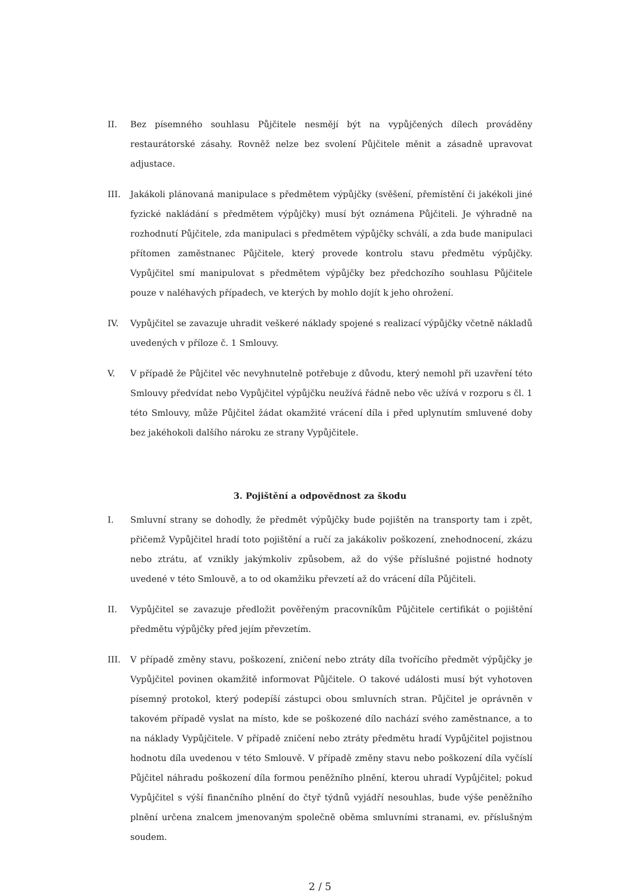II. Bez písemného souhlasu Půjčitele nesmějí být na vypůjčených dílech prováděny restaurátorské zásahy. Rovněž nelze bez svolení Půjčitele měnit a zásadně upravovat adjustace.
III. Jakákoli plánovaná manipulace s předmětem výpůjčky (svěšení, přemístění či jakékoli jiné fyzické nakládání s předmětem výpůjčky) musí být oznámena Půjčiteli. Je výhradně na rozhodnutí Půjčitele, zda manipulaci s předmětem výpůjčky schválí, a zda bude manipulaci přítomen zaměstnanec Půjčitele, který provede kontrolu stavu předmětu výpůjčky. Vypůjčitel smí manipulovat s předmětem výpůjčky bez předchozího souhlasu Půjčitele pouze v naléhavých případech, ve kterých by mohlo dojít k jeho ohrožení.
IV. Vypůjčitel se zavazuje uhradit veškeré náklady spojené s realizací výpůjčky včetně nákladů uvedených v příloze č. 1 Smlouvy.
V. V případě že Půjčitel věc nevyhnutelně potřebuje z důvodu, který nemohl při uzavření této Smlouvy předvídat nebo Vypůjčitel výpůjčku neužívá řádně nebo věc užívá v rozporu s čl. 1 této Smlouvy, může Půjčitel žádat okamžité vrácení díla i před uplynutím smluvené doby bez jakéhokoli dalšího nároku ze strany Vypůjčitele.
3. Pojištění a odpovědnost za škodu
I. Smluvní strany se dohodly, že předmět výpůjčky bude pojištěn na transporty tam i zpět, přičemž Vypůjčitel hradí toto pojištění a ručí za jakákoliv poškození, znehodnocení, zkázu nebo ztrátu, ať vznikly jakýmkoliv způsobem, až do výše příslušné pojistné hodnoty uvedené v této Smlouvě, a to od okamžiku převzetí až do vrácení díla Půjčiteli.
II. Vypůjčitel se zavazuje předložit pověřeným pracovníkům Půjčitele certifikát o pojištění předmětu výpůjčky před jejím převzetím.
III. V případě změny stavu, poškození, zničení nebo ztráty díla tvořícího předmět výpůjčky je Vypůjčitel povinen okamžitě informovat Půjčitele. O takové události musí být vyhotoven písemný protokol, který podepíší zástupci obou smluvních stran. Půjčitel je oprávněn v takovém případě vyslat na místo, kde se poškozené dílo nachází svého zaměstnance, a to na náklady Vypůjčitele. V případě zničení nebo ztráty předmětu hradí Vypůjčitel pojistnou hodnotu díla uvedenou v této Smlouvě. V případě změny stavu nebo poškození díla vyčíslí Půjčitel náhradu poškození díla formou peněžního plnění, kterou uhradí Vypůjčitel; pokud Vypůjčitel s výší finančního plnění do čtyř týdnů vyjádří nesouhlas, bude výše peněžního plnění určena znalcem jmenovaným společně oběma smluvními stranami, ev. příslušným soudem.
2 / 5